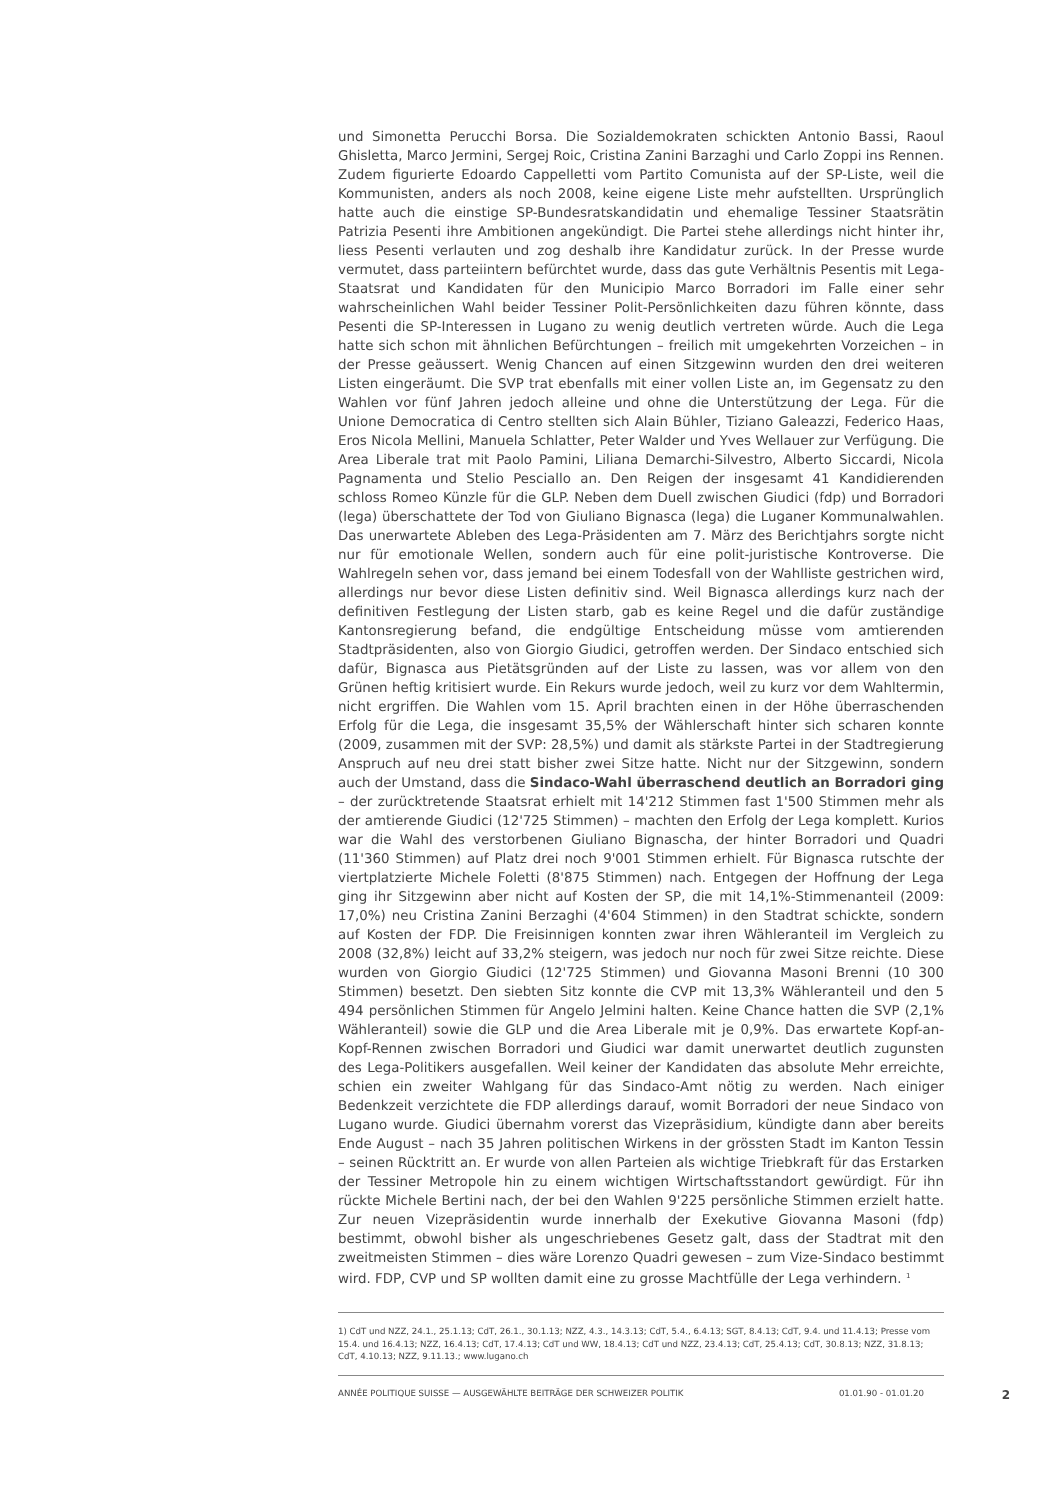und Simonetta Perucchi Borsa. Die Sozialdemokraten schickten Antonio Bassi, Raoul Ghisletta, Marco Jermini, Sergej Roic, Cristina Zanini Barzaghi und Carlo Zoppi ins Rennen. Zudem figurierte Edoardo Cappelletti vom Partito Comunista auf der SP-Liste, weil die Kommunisten, anders als noch 2008, keine eigene Liste mehr aufstellten. Ursprünglich hatte auch die einstige SP-Bundesratskandidatin und ehemalige Tessiner Staatsrätin Patrizia Pesenti ihre Ambitionen angekündigt. Die Partei stehe allerdings nicht hinter ihr, liess Pesenti verlauten und zog deshalb ihre Kandidatur zurück. In der Presse wurde vermutet, dass parteiintern befürchtet wurde, dass das gute Verhältnis Pesentis mit Lega-Staatsrat und Kandidaten für den Municipio Marco Borradori im Falle einer sehr wahrscheinlichen Wahl beider Tessiner Polit-Persönlichkeiten dazu führen könnte, dass Pesenti die SP-Interessen in Lugano zu wenig deutlich vertreten würde. Auch die Lega hatte sich schon mit ähnlichen Befürchtungen – freilich mit umgekehrten Vorzeichen – in der Presse geäussert. Wenig Chancen auf einen Sitzgewinn wurden den drei weiteren Listen eingeräumt. Die SVP trat ebenfalls mit einer vollen Liste an, im Gegensatz zu den Wahlen vor fünf Jahren jedoch alleine und ohne die Unterstützung der Lega. Für die Unione Democratica di Centro stellten sich Alain Bühler, Tiziano Galeazzi, Federico Haas, Eros Nicola Mellini, Manuela Schlatter, Peter Walder und Yves Wellauer zur Verfügung. Die Area Liberale trat mit Paolo Pamini, Liliana Demarchi-Silvestro, Alberto Siccardi, Nicola Pagnamenta und Stelio Pesciallo an. Den Reigen der insgesamt 41 Kandidierenden schloss Romeo Künzle für die GLP. Neben dem Duell zwischen Giudici (fdp) und Borradori (lega) überschattete der Tod von Giuliano Bignasca (lega) die Luganer Kommunalwahlen. Das unerwartete Ableben des Lega-Präsidenten am 7. März des Berichtjahrs sorgte nicht nur für emotionale Wellen, sondern auch für eine polit-juristische Kontroverse. Die Wahlregeln sehen vor, dass jemand bei einem Todesfall von der Wahlliste gestrichen wird, allerdings nur bevor diese Listen definitiv sind. Weil Bignasca allerdings kurz nach der definitiven Festlegung der Listen starb, gab es keine Regel und die dafür zuständige Kantonsregierung befand, die endgültige Entscheidung müsse vom amtierenden Stadtpräsidenten, also von Giorgio Giudici, getroffen werden. Der Sindaco entschied sich dafür, Bignasca aus Pietätsgründen auf der Liste zu lassen, was vor allem von den Grünen heftig kritisiert wurde. Ein Rekurs wurde jedoch, weil zu kurz vor dem Wahltermin, nicht ergriffen. Die Wahlen vom 15. April brachten einen in der Höhe überraschenden Erfolg für die Lega, die insgesamt 35,5% der Wählerschaft hinter sich scharen konnte (2009, zusammen mit der SVP: 28,5%) und damit als stärkste Partei in der Stadtregierung Anspruch auf neu drei statt bisher zwei Sitze hatte. Nicht nur der Sitzgewinn, sondern auch der Umstand, dass die Sindaco-Wahl überraschend deutlich an Borradori ging – der zurücktretende Staatsrat erhielt mit 14'212 Stimmen fast 1'500 Stimmen mehr als der amtierende Giudici (12'725 Stimmen) – machten den Erfolg der Lega komplett. Kurios war die Wahl des verstorbenen Giuliano Bignascha, der hinter Borradori und Quadri (11'360 Stimmen) auf Platz drei noch 9'001 Stimmen erhielt. Für Bignasca rutschte der viertplatzierte Michele Foletti (8'875 Stimmen) nach. Entgegen der Hoffnung der Lega ging ihr Sitzgewinn aber nicht auf Kosten der SP, die mit 14,1%-Stimmenanteil (2009: 17,0%) neu Cristina Zanini Berzaghi (4'604 Stimmen) in den Stadtrat schickte, sondern auf Kosten der FDP. Die Freisinnigen konnten zwar ihren Wähleranteil im Vergleich zu 2008 (32,8%) leicht auf 33,2% steigern, was jedoch nur noch für zwei Sitze reichte. Diese wurden von Giorgio Giudici (12'725 Stimmen) und Giovanna Masoni Brenni (10 300 Stimmen) besetzt. Den siebten Sitz konnte die CVP mit 13,3% Wähleranteil und den 5 494 persönlichen Stimmen für Angelo Jelmini halten. Keine Chance hatten die SVP (2,1% Wähleranteil) sowie die GLP und die Area Liberale mit je 0,9%. Das erwartete Kopf-an-Kopf-Rennen zwischen Borradori und Giudici war damit unerwartet deutlich zugunsten des Lega-Politikers ausgefallen. Weil keiner der Kandidaten das absolute Mehr erreichte, schien ein zweiter Wahlgang für das Sindaco-Amt nötig zu werden. Nach einiger Bedenkzeit verzichtete die FDP allerdings darauf, womit Borradori der neue Sindaco von Lugano wurde. Giudici übernahm vorerst das Vizepräsidium, kündigte dann aber bereits Ende August – nach 35 Jahren politischen Wirkens in der grössten Stadt im Kanton Tessin – seinen Rücktritt an. Er wurde von allen Parteien als wichtige Triebkraft für das Erstarken der Tessiner Metropole hin zu einem wichtigen Wirtschaftsstandort gewürdigt. Für ihn rückte Michele Bertini nach, der bei den Wahlen 9'225 persönliche Stimmen erzielt hatte. Zur neuen Vizepräsidentin wurde innerhalb der Exekutive Giovanna Masoni (fdp) bestimmt, obwohl bisher als ungeschriebenes Gesetz galt, dass der Stadtrat mit den zweitmeisten Stimmen – dies wäre Lorenzo Quadri gewesen – zum Vize-Sindaco bestimmt wird. FDP, CVP und SP wollten damit eine zu grosse Machtfülle der Lega verhindern. <sup>1</sup>
1) CdT und NZZ, 24.1., 25.1.13; CdT, 26.1., 30.1.13; NZZ, 4.3., 14.3.13; CdT, 5.4., 6.4.13; SGT, 8.4.13; CdT, 9.4. und 11.4.13; Presse vom 15.4. und 16.4.13; NZZ, 16.4.13; CdT, 17.4.13; CdT und WW, 18.4.13; CdT und NZZ, 23.4.13; CdT, 25.4.13; CdT, 30.8.13; NZZ, 31.8.13; CdT, 4.10.13; NZZ, 9.11.13.; www.lugano.ch
ANNÉE POLITIQUE SUISSE — AUSGEWÄHLTE BEITRÄGE DER SCHWEIZER POLITIK 01.01.90 - 01.01.20 2